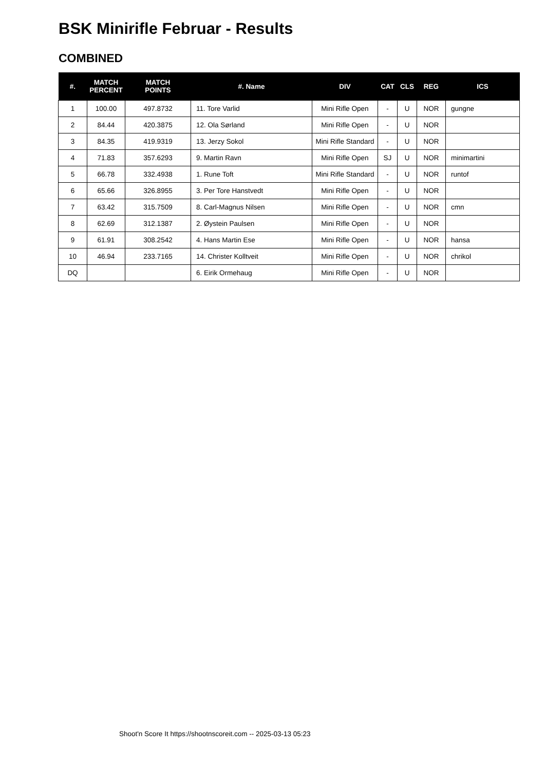BSK Minirifle Februar - Results
COMBINED
| #. | MATCH PERCENT | MATCH POINTS | #. Name | DIV | CAT | CLS | REG | ICS |
| --- | --- | --- | --- | --- | --- | --- | --- | --- |
| 1 | 100.00 | 497.8732 | 11. Tore Varlid | Mini Rifle Open | - | U | NOR | gungne |
| 2 | 84.44 | 420.3875 | 12. Ola Sørland | Mini Rifle Open | - | U | NOR | |
| 3 | 84.35 | 419.9319 | 13. Jerzy Sokol | Mini Rifle Standard | - | U | NOR | |
| 4 | 71.83 | 357.6293 | 9. Martin Ravn | Mini Rifle Open | SJ | U | NOR | minimartini |
| 5 | 66.78 | 332.4938 | 1. Rune Toft | Mini Rifle Standard | - | U | NOR | runtof |
| 6 | 65.66 | 326.8955 | 3. Per Tore Hanstvedt | Mini Rifle Open | - | U | NOR | |
| 7 | 63.42 | 315.7509 | 8. Carl-Magnus Nilsen | Mini Rifle Open | - | U | NOR | cmn |
| 8 | 62.69 | 312.1387 | 2. Øystein Paulsen | Mini Rifle Open | - | U | NOR | |
| 9 | 61.91 | 308.2542 | 4. Hans Martin Ese | Mini Rifle Open | - | U | NOR | hansa |
| 10 | 46.94 | 233.7165 | 14. Christer Kolltveit | Mini Rifle Open | - | U | NOR | chrikol |
| DQ | | | 6. Eirik Ormehaug | Mini Rifle Open | - | U | NOR | |
Shoot'n Score It https://shootnscoreit.com -- 2025-03-13 05:23